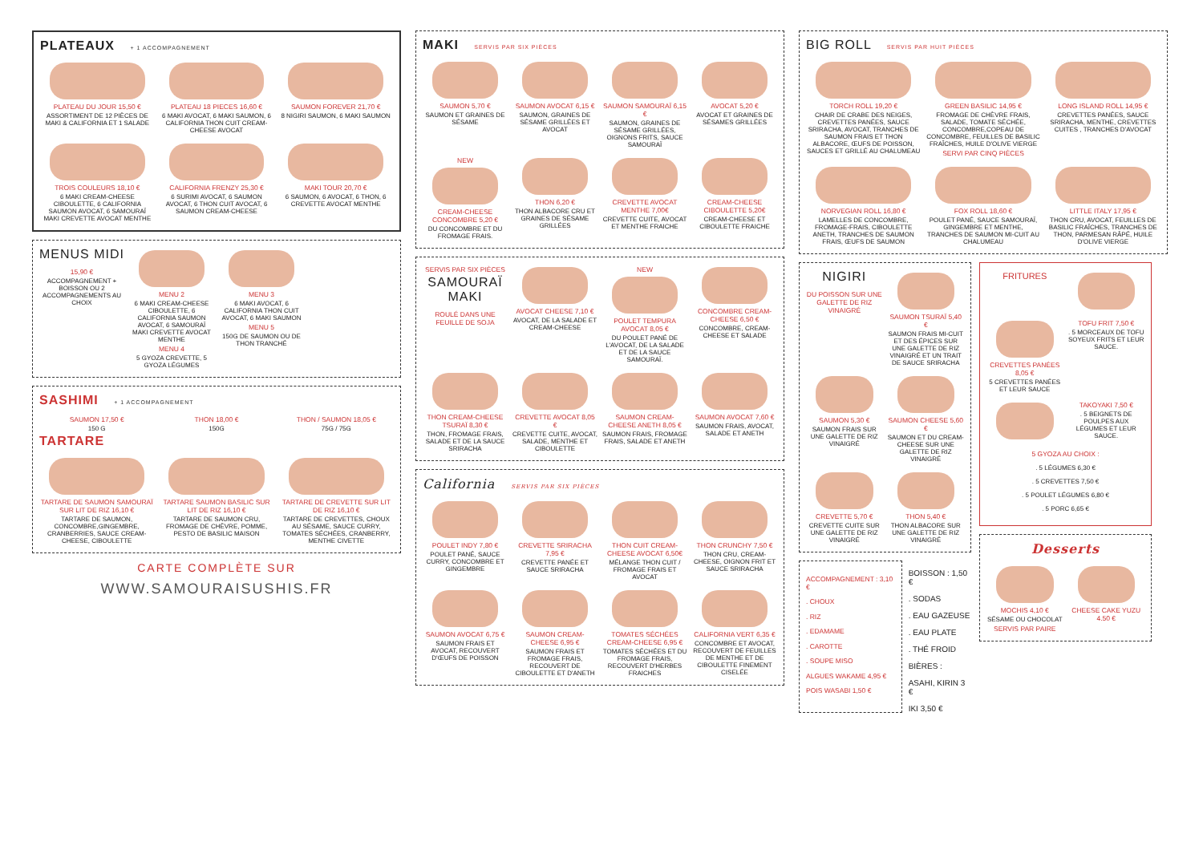PLATEAUX + 1 ACCOMPAGNEMENT
PLATEAU DU JOUR 15,50 €
ASSORTIMENT DE 12 PIÈCES DE MAKI & CALIFORNIA ET 1 SALADE
PLATEAU 18 PIECES 16,60 €
6 MAKI AVOCAT, 6 MAKI SAUMON, 6 CALIFORNIA THON CUIT CREAM-CHEESE AVOCAT
SAUMON FOREVER 21,70 €
8 NIGIRI SAUMON, 6 MAKI SAUMON
TROIS COULEURS 18,10 €
6 MAKI CREAM-CHEESE CIBOULETTE, 6 CALIFORNIA SAUMON AVOCAT, 6 SAMOURAÏ MAKI CREVETTE AVOCAT MENTHE
CALIFORNIA FRENZY 25,30 €
6 SURIMI AVOCAT, 6 SAUMON AVOCAT, 6 THON CUIT AVOCAT, 6 SAUMON CREAM-CHEESE
MAKI TOUR 20,70 €
6 SAUMON, 6 AVOCAT, 6 THON, 6 CREVETTE AVOCAT MENTHE
MENUS MIDI
15,90 €
ACCOMPAGNEMENT + BOISSON OU 2 ACCOMPAGNEMENTS AU CHOIX
MENU 2
6 MAKI CREAM-CHEESE CIBOULETTE, 6 CALIFORNIA SAUMON AVOCAT, 6 SAMOURAÏ MAKI CREVETTE AVOCAT MENTHE
MENU 4
5 GYOZA CREVETTE, 5 GYOZA LÉGUMES
MENU 3
6 MAKI AVOCAT, 6 CALIFORNIA THON CUIT AVOCAT, 6 MAKI SAUMON
MENU 5
150G DE SAUMON OU DE THON TRANCHÉ
SASHIMI + 1 ACCOMPAGNEMENT
SAUMON 17,50 €
150 G
THON 18,00 €
150G
THON / SAUMON 18,05 €
75G / 75G
TARTARE
TARTARE DE SAUMON SAMOURAÏ SUR LIT DE RIZ 16,10 €
TARTARE DE SAUMON, CONCOMBRE,GINGEMBRE, CRANBERRIES, SAUCE CREAM-CHEESE, CIBOULETTE
TARTARE SAUMON BASILIC SUR LIT DE RIZ 16,10 €
TARTARE DE SAUMON CRU, FROMAGE DE CHÈVRE, POMME, PESTO DE BASILIC MAISON
TARTARE DE CREVETTE SUR LIT DE RIZ 16,10 €
TARTARE DE CREVETTES, CHOUX AU SÉSAME, SAUCE CURRY, TOMATES SÉCHÉES, CRANBERRY, MENTHE CIVETTE
CARTE COMPLÈTE SUR
WWW.SAMOURAISUSHIS.FR
MAKI SERVIS PAR SIX PIÈCES
SAUMON 5,70 €
SAUMON ET GRAINES DE SÉSAME
SAUMON AVOCAT 6,15 €
SAUMON, GRAINES DE SÉSAME GRILLÉES ET AVOCAT
SAUMON SAMOURAÏ 6,15 €
SAUMON, GRAINES DE SÉSAME GRILLÉES, OIGNONS FRITS, SAUCE SAMOURAÏ
AVOCAT 5,20 €
AVOCAT ET GRAINES DE SÉSAMES GRILLÉES
NEW
CREAM-CHEESE CONCOMBRE 5,20 €
DU CONCOMBRE ET DU FROMAGE FRAIS.
THON 6,20 €
THON ALBACORE CRU ET GRAINES DE SÉSAME GRILLÉES
CREVETTE AVOCAT MENTHE 7,00€
CREVETTE CUITE, AVOCAT ET MENTHE FRAICHE
CREAM-CHEESE CIBOULETTE 5,20€
CREAM-CHEESE ET CIBOULETTE FRAICHE
SERVIS PAR SIX PIÈCES
SAMOURAÏ MAKI
ROULÉ DANS UNE FEUILLE DE SOJA
AVOCAT CHEESE 7,10 €
AVOCAT, DE LA SALADE ET CREAM-CHEESE
NEW
POULET TEMPURA AVOCAT 8,05 €
DU POULET PANÉ DE L'AVOCAT, DE LA SALADE ET DE LA SAUCE SAMOURAÏ.
CONCOMBRE CREAM-CHEESE 6,50 €
CONCOMBRE, CREAM-CHEESE ET SALADE
THON CREAM-CHEESE TSURAÏ 8,30 €
THON, FROMAGE FRAIS, SALADE ET DE LA SAUCE SRIRACHA
CREVETTE AVOCAT 8,05 €
CREVETTE CUITE, AVOCAT, SALADE, MENTHE ET CIBOULETTE
SAUMON CREAM-CHEESE ANETH 8,05 €
SAUMON FRAIS, FROMAGE FRAIS, SALADE ET ANETH
SAUMON AVOCAT 7,60 €
SAUMON FRAIS, AVOCAT, SALADE ET ANETH
California SERVIS PAR SIX PIÈCES
POULET INDY 7,80 €
POULET PANÉ, SAUCE CURRY, CONCOMBRE ET GINGEMBRE
CREVETTE SRIRACHA 7,95 €
CREVETTE PANÉE ET SAUCE SRIRACHA
THON CUIT CREAM-CHEESE AVOCAT 6,50€
MÉLANGE THON CUIT / FROMAGE FRAIS ET AVOCAT
THON CRUNCHY 7,50 €
THON CRU, CREAM-CHEESE, OIGNON FRIT ET SAUCE SRIRACHA
SAUMON AVOCAT 6,75 €
SAUMON FRAIS ET AVOCAT, RECOUVERT D'ŒUFS DE POISSON
SAUMON CREAM-CHEESE 6,95 €
SAUMON FRAIS ET FROMAGE FRAIS, RECOUVERT DE CIBOULETTE ET D'ANETH
TOMATES SÉCHÉES CREAM-CHEESE 6,95 €
TOMATES SÉCHÉES ET DU FROMAGE FRAIS, RECOUVERT D'HERBES FRAICHES
CALIFORNIA VERT 6,35 €
CONCOMBRE ET AVOCAT, RECOUVERT DE FEUILLES DE MENTHE ET DE CIBOULETTE FINEMENT CISELÉE
BIG ROLL SERVIS PAR HUIT PIÈCES
TORCH ROLL 19,20 €
CHAIR DE CRABE DES NEIGES, CREVETTES PANÉES, SAUCE SRIRACHA, AVOCAT, TRANCHES DE SAUMON FRAIS ET THON ALBACORE, ŒUFS DE POISSON, SAUCES ET GRILLÉ AU CHALUMEAU
GREEN BASILIC 14,95 €
FROMAGE DE CHÈVRE FRAIS, SALADE, TOMATE SÉCHÉE, CONCOMBRE,COPEAU DE CONCOMBRE, FEUILLES DE BASILIC FRAÎCHES, HUILE D'OLIVE VIERGE
SERVI PAR CINQ PIÈCES
LONG ISLAND ROLL 14,95 €
CREVETTES PANÉES, SAUCE SRIRACHA, MENTHE, CREVETTES CUITES , TRANCHES D'AVOCAT
NORVEGIAN ROLL 16,80 €
LAMELLES DE CONCOMBRE, FROMAGE-FRAIS, CIBOULETTE ANETH, TRANCHES DE SAUMON FRAIS, ŒUFS DE SAUMON
FOX ROLL 18,60 €
POULET PANÉ, SAUCE SAMOURAÏ, GINGEMBRE ET MENTHE, TRANCHES DE SAUMON MI-CUIT AU CHALUMEAU
LITTLE ITALY 17,95 €
THON CRU, AVOCAT, FEUILLES DE BASILIC FRAÎCHES, TRANCHES DE THON, PARMESAN RÂPÉ, HUILE D'OLIVE VIERGE
NIGIRI
DU POISSON SUR UNE GALETTE DE RIZ VINAIGRÉ
SAUMON TSURAÏ 5,40 €
SAUMON FRAIS MI-CUIT ET DES ÉPICES SUR UNE GALETTE DE RIZ VINAIGRÉ ET UN TRAIT DE SAUCE SRIRACHA
SAUMON 5,30 €
SAUMON FRAIS SUR UNE GALETTE DE RIZ VINAIGRÉ
SAUMON CHEESE 5,60 €
SAUMON ET DU CREAM-CHEESE SUR UNE GALETTE DE RIZ VINAIGRÉ
CREVETTE 5,70 €
CREVETTE CUITE SUR UNE GALETTE DE RIZ VINAIGRÉ
THON 5,40 €
THON ALBACORE SUR UNE GALETTE DE RIZ VINAIGRÉ
ACCOMPAGNEMENT : 3,10 €
. CHOUX
. RIZ
. EDAMAME
. CAROTTE
. SOUPE MISO
ALGUES WAKAME 4,95 €
POIS WASABI 1,50 €
BOISSON : 1,50 €
. SODAS
. EAU GAZEUSE
. EAU PLATE
. THÉ FROID
BIÈRES :
ASAHI, KIRIN 3 €
IKI 3,50 €
FRITURES
CREVETTES PANÉES 8,05 €
5 CREVETTES PANÉES ET LEUR SAUCE
TOFU FRIT 7,50 €
. 5 MORCEAUX DE TOFU SOYEUX FRITS ET LEUR SAUCE.
TAKOYAKI 7,50 €
. 5 BEIGNETS DE POULPES AUX LÉGUMES ET LEUR SAUCE.
5 GYOZA AU CHOIX :
. 5 LÉGUMES 6,30 €
. 5 CREVETTES 7,50 €
. 5 POULET LÉGUMES 6,80 €
. 5 PORC 6,65 €
Desserts
MOCHIS 4,10 €
SÉSAME OU CHOCOLAT
SERVIS PAR PAIRE
CHEESE CAKE YUZU 4.50 €